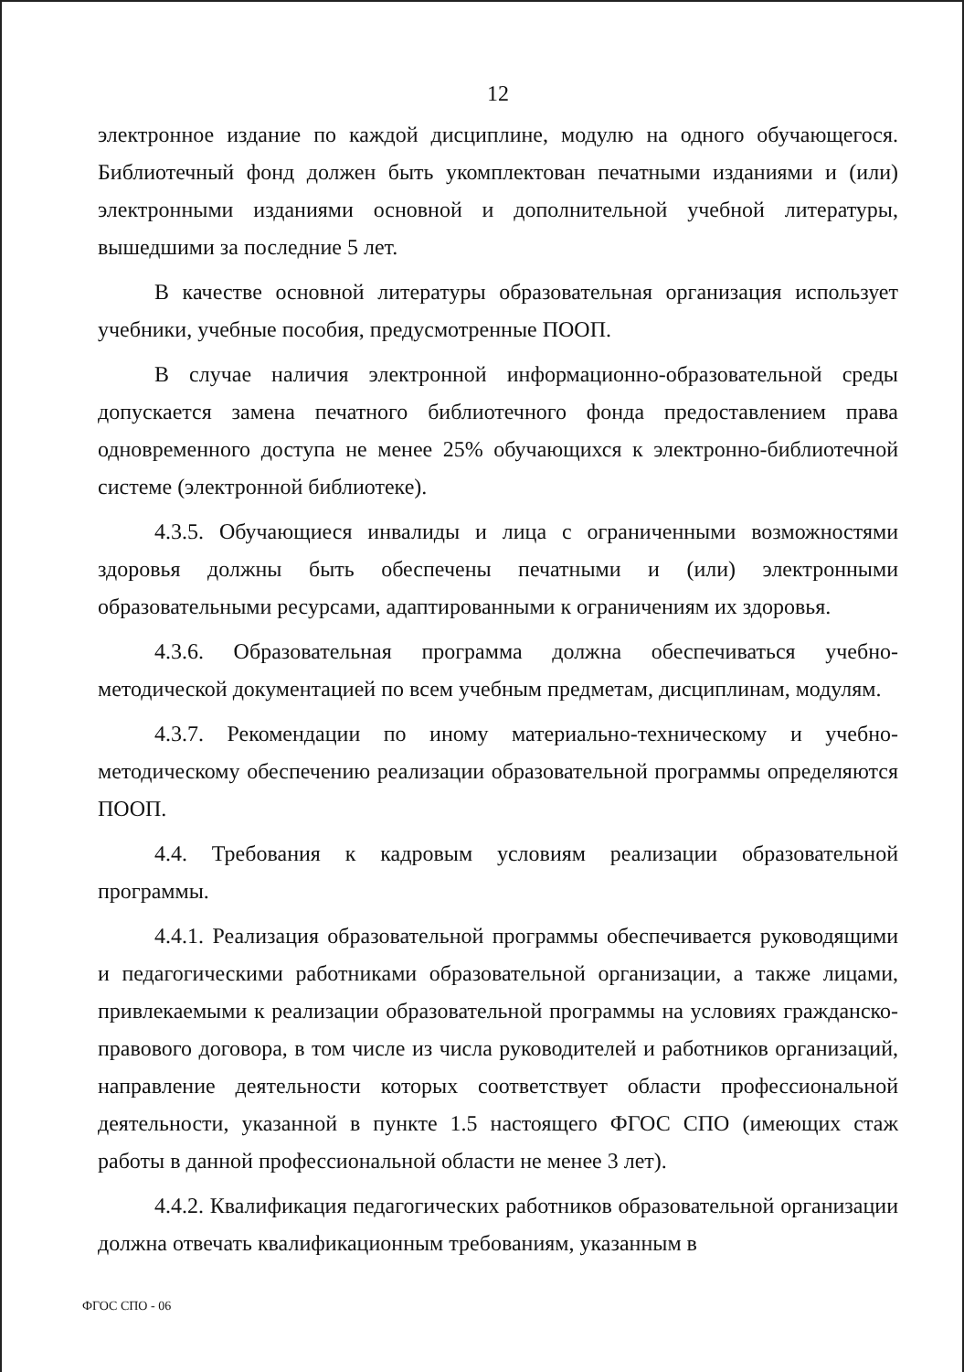12
электронное издание по каждой дисциплине, модулю на одного обучающегося. Библиотечный фонд должен быть укомплектован печатными изданиями и (или) электронными изданиями основной и дополнительной учебной литературы, вышедшими за последние 5 лет.
В качестве основной литературы образовательная организация использует учебники, учебные пособия, предусмотренные ПООП.
В случае наличия электронной информационно-образовательной среды допускается замена печатного библиотечного фонда предоставлением права одновременного доступа не менее 25% обучающихся к электронно-библиотечной системе (электронной библиотеке).
4.3.5. Обучающиеся инвалиды и лица с ограниченными возможностями здоровья должны быть обеспечены печатными и (или) электронными образовательными ресурсами, адаптированными к ограничениям их здоровья.
4.3.6. Образовательная программа должна обеспечиваться учебно-методической документацией по всем учебным предметам, дисциплинам, модулям.
4.3.7. Рекомендации по иному материально-техническому и учебно-методическому обеспечению реализации образовательной программы определяются ПООП.
4.4. Требования к кадровым условиям реализации образовательной программы.
4.4.1. Реализация образовательной программы обеспечивается руководящими и педагогическими работниками образовательной организации, а также лицами, привлекаемыми к реализации образовательной программы на условиях гражданско-правового договора, в том числе из числа руководителей и работников организаций, направление деятельности которых соответствует области профессиональной деятельности, указанной в пункте 1.5 настоящего ФГОС СПО (имеющих стаж работы в данной профессиональной области не менее 3 лет).
4.4.2. Квалификация педагогических работников образовательной организации должна отвечать квалификационным требованиям, указанным в
ФГОС СПО - 06